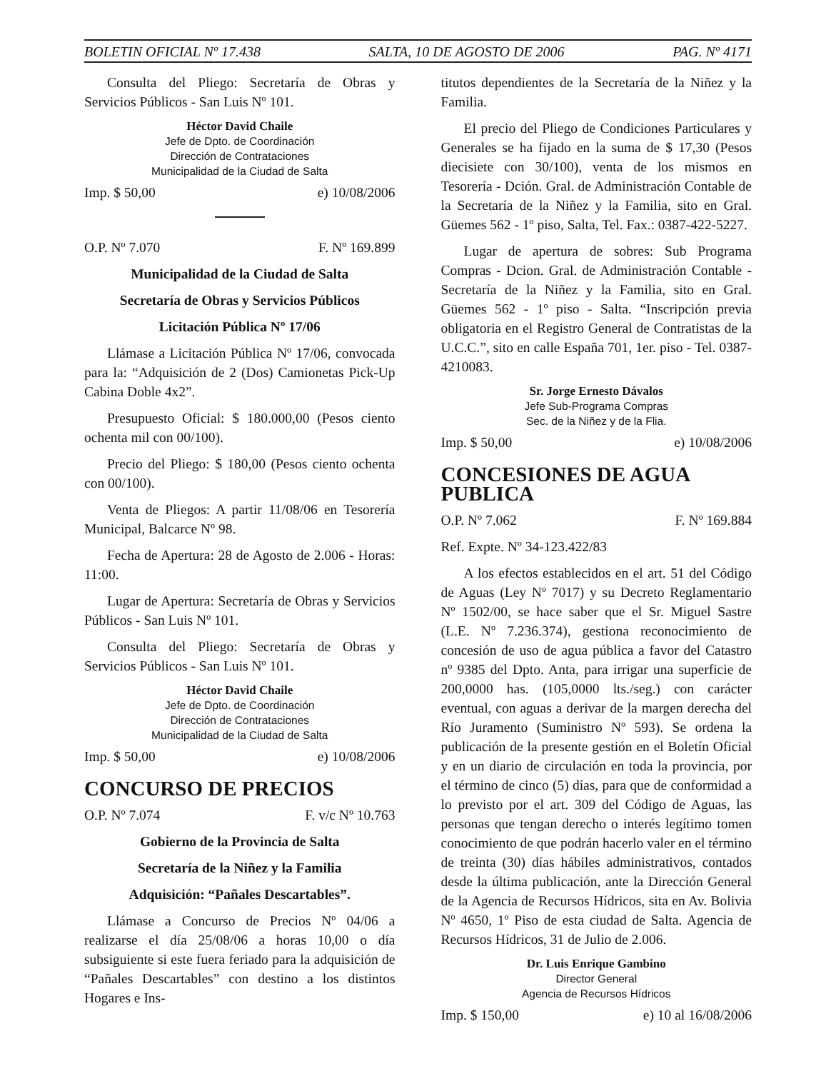BOLETIN OFICIAL Nº 17.438 SALTA, 10 DE AGOSTO DE 2006 PAG. Nº 4171
Consulta del Pliego: Secretaría de Obras y Servicios Públicos - San Luis Nº 101.
Héctor David Chaile
Jefe de Dpto. de Coordinación
Dirección de Contrataciones
Municipalidad de la Ciudad de Salta
Imp. $ 50,00 e) 10/08/2006
O.P. Nº 7.070 F. Nº 169.899
Municipalidad de la Ciudad de Salta
Secretaría de Obras y Servicios Públicos
Licitación Pública Nº 17/06
Llámase a Licitación Pública Nº 17/06, convocada para la: “Adquisición de 2 (Dos) Camionetas Pick-Up Cabina Doble 4x2”.
Presupuesto Oficial: $ 180.000,00 (Pesos ciento ochenta mil con 00/100).
Precio del Pliego: $ 180,00 (Pesos ciento ochenta con 00/100).
Venta de Pliegos: A partir 11/08/06 en Tesorería Municipal, Balcarce Nº 98.
Fecha de Apertura: 28 de Agosto de 2.006 - Horas: 11:00.
Lugar de Apertura: Secretaría de Obras y Servicios Públicos - San Luis Nº 101.
Consulta del Pliego: Secretaría de Obras y Servicios Públicos - San Luis Nº 101.
Héctor David Chaile
Jefe de Dpto. de Coordinación
Dirección de Contrataciones
Municipalidad de la Ciudad de Salta
Imp. $ 50,00 e) 10/08/2006
CONCURSO DE PRECIOS
O.P. Nº 7.074 F. v/c Nº 10.763
Gobierno de la Provincia de Salta
Secretaría de la Niñez y la Familia
Adquisición: “Pañales Descartables”.
Llámase a Concurso de Precios Nº 04/06 a realizarse el día 25/08/06 a horas 10,00 o día subsiguiente si este fuera feriado para la adquisición de “Pañales Descartables” con destino a los distintos Hogares e Ins-
titutos dependientes de la Secretaría de la Niñez y la Familia.
El precio del Pliego de Condiciones Particulares y Generales se ha fijado en la suma de $ 17,30 (Pesos diecisiete con 30/100), venta de los mismos en Tesorería - Dción. Gral. de Administración Contable de la Secretaría de la Niñez y la Familia, sito en Gral. Güemes 562 - 1º piso, Salta, Tel. Fax.: 0387-422-5227.
Lugar de apertura de sobres: Sub Programa Compras - Dcion. Gral. de Administración Contable - Secretaría de la Niñez y la Familia, sito en Gral. Güemes 562 - 1º piso - Salta. “Inscripción previa obligatoria en el Registro General de Contratistas de la U.C.C.”, sito en calle España 701, 1er. piso - Tel. 0387-4210083.
Sr. Jorge Ernesto Dávalos
Jefe Sub-Programa Compras
Sec. de la Niñez y de la Flia.
Imp. $ 50,00 e) 10/08/2006
CONCESIONES DE AGUA PUBLICA
O.P. Nº 7.062 F. Nº 169.884
Ref. Expte. Nº 34-123.422/83
A los efectos establecidos en el art. 51 del Código de Aguas (Ley Nº 7017) y su Decreto Reglamentario Nº 1502/00, se hace saber que el Sr. Miguel Sastre (L.E. Nº 7.236.374), gestiona reconocimiento de concesión de uso de agua pública a favor del Catastro nº 9385 del Dpto. Anta, para irrigar una superficie de 200,0000 has. (105,0000 lts./seg.) con carácter eventual, con aguas a derivar de la margen derecha del Río Juramento (Suministro Nº 593). Se ordena la publicación de la presente gestión en el Boletín Oficial y en un diario de circulación en toda la provincia, por el término de cinco (5) días, para que de conformidad a lo previsto por el art. 309 del Código de Aguas, las personas que tengan derecho o interés legítimo tomen conocimiento de que podrán hacerlo valer en el término de treinta (30) días hábiles administrativos, contados desde la última publicación, ante la Dirección General de la Agencia de Recursos Hídricos, sita en Av. Bolivia Nº 4650, 1º Piso de esta ciudad de Salta. Agencia de Recursos Hídricos, 31 de Julio de 2.006.
Dr. Luis Enrique Gambino
Director General
Agencia de Recursos Hídricos
Imp. $ 150,00 e) 10 al 16/08/2006